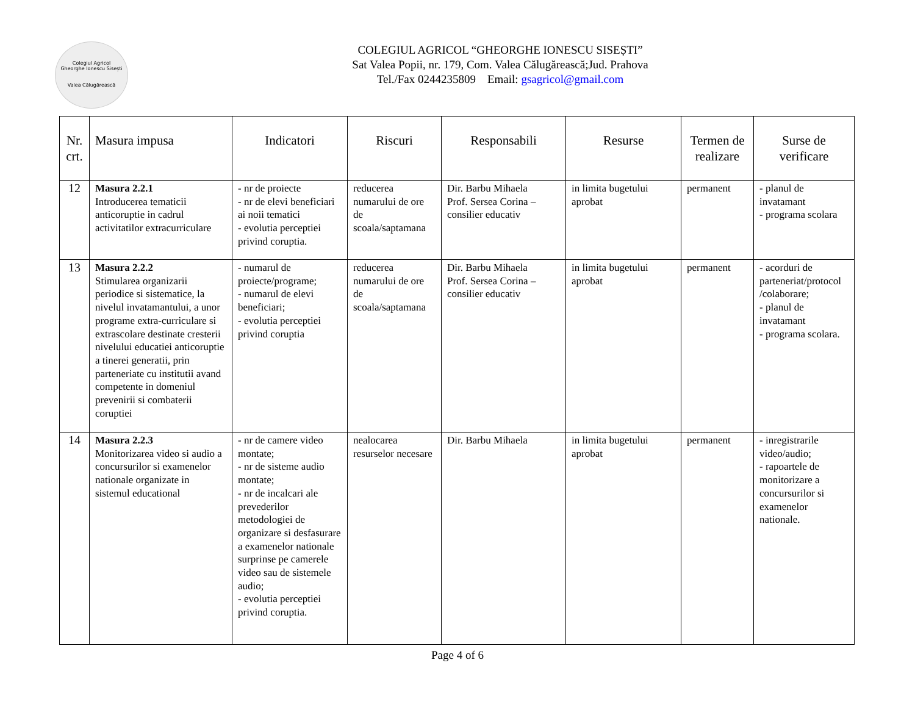Colegiul Agricol
Gheorghe Ionescu Sisești
Valea Călugărească
COLEGIUL AGRICOL “GHEORGHE IONESCU SISEȘTI”
Sat Valea Popii, nr. 179, Com. Valea Călugărească;Jud. Prahova
Tel./Fax 0244235809 Email: gsagricol@gmail.com
| Nr. crt. | Masura impusa | Indicatori | Riscuri | Responsabili | Resurse | Termen de realizare | Surse de verificare |
| --- | --- | --- | --- | --- | --- | --- | --- |
| 12 | Masura 2.2.1 Introducerea tematicii anticoruptie in cadrul activitatilor extracurriculare | - nr de proiecte - nr de elevi beneficiari ai noii tematici - evolutia perceptiei privind coruptia. | reducerea numarului de ore de scoala/saptamana | Dir. Barbu Mihaela Prof. Sersea Corina – consilier educativ | in limita bugetului aprobat | permanent | - planul de invatamant - programa scolara |
| 13 | Masura 2.2.2 Stimularea organizarii periodice si sistematice, la nivelul invatamantului, a unor programe extra-curriculare si extrascolare destinate cresterii nivelului educatiei anticoruptie a tinerei generatii, prin parteneriate cu institutii avand competente in domeniul prevenirii si combaterii coruptiei | - numarul de proiecte/programe; - numarul de elevi beneficiari; - evolutia perceptiei privind coruptia | reducerea numarului de ore de scoala/saptamana | Dir. Barbu Mihaela Prof. Sersea Corina – consilier educativ | in limita bugetului aprobat | permanent | - acorduri de parteneriat/protocol /colaborare; - planul de invatamant - programa scolara. |
| 14 | Masura 2.2.3 Monitorizarea video si audio a concursurilor si examenelor nationale organizate in sistemul educational | - nr de camere video montate; - nr de sisteme audio montate; - nr de incalcari ale prevederilor metodologiei de organizare si desfasurare a examenelor nationale surprinse pe camerele video sau de sistemele audio; - evolutia perceptiei privind coruptia. | nealocarea resurselor necesare | Dir. Barbu Mihaela | in limita bugetului aprobat | permanent | - inregistrarile video/audio; - rapoartele de monitorizare a concursurilor si examenelor nationale. |
Page 4 of 6